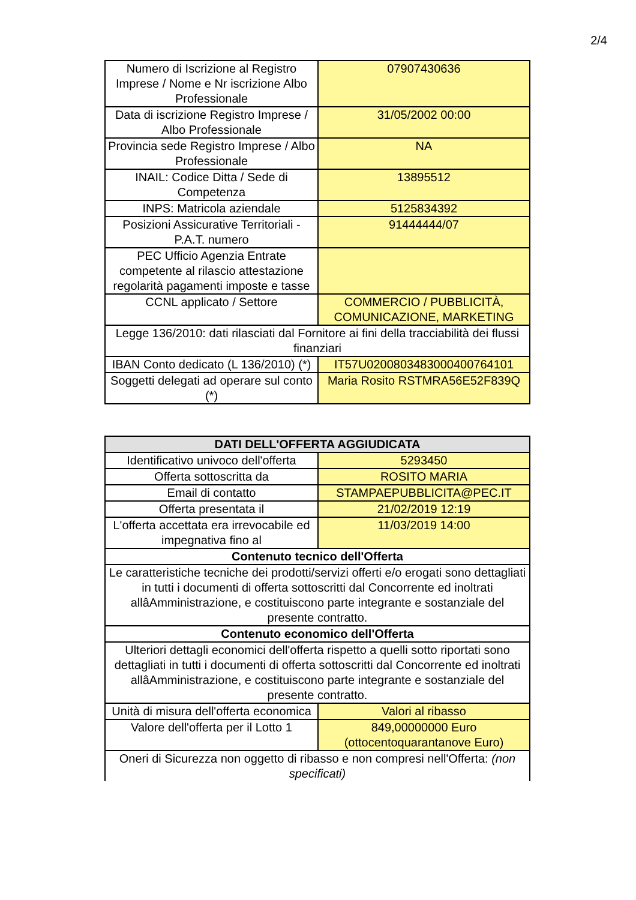2/4
| Numero di Iscrizione al Registro Imprese / Nome e Nr iscrizione Albo Professionale | 07907430636 |
| Data di iscrizione Registro Imprese / Albo Professionale | 31/05/2002 00:00 |
| Provincia sede Registro Imprese / Albo Professionale | NA |
| INAIL: Codice Ditta / Sede di Competenza | 13895512 |
| INPS: Matricola aziendale | 5125834392 |
| Posizioni Assicurative Territoriali - P.A.T. numero | 91444444/07 |
| PEC Ufficio Agenzia Entrate competente al rilascio attestazione regolarità pagamenti imposte e tasse | |
| CCNL applicato / Settore | COMMERCIO / PUBBLICITÀ, COMUNICAZIONE, MARKETING |
| Legge 136/2010: dati rilasciati dal Fornitore ai fini della tracciabilità dei flussi finanziari | |
| IBAN Conto dedicato (L 136/2010) (*) | IT57U0200803483000400764101 |
| Soggetti delegati ad operare sul conto (*) | Maria Rosito RSTMRA56E52F839Q |
| DATI DELL'OFFERTA AGGIUDICATA | |
| --- | --- |
| Identificativo univoco dell'offerta | 5293450 |
| Offerta sottoscritta da | ROSITO MARIA |
| Email di contatto | STAMPAEPUBBLICITA@PEC.IT |
| Offerta presentata il | 21/02/2019 12:19 |
| L'offerta accettata era irrevocabile ed impegnativa fino al | 11/03/2019 14:00 |
| Contenuto tecnico dell'Offerta | |
| Le caratteristiche tecniche dei prodotti/servizi offerti e/o erogati sono dettagliati in tutti i documenti di offerta sottoscritti dal Concorrente ed inoltrati allâAmministrazione, e costituiscono parte integrante e sostanziale del presente contratto. | |
| Contenuto economico dell'Offerta | |
| Ulteriori dettagli economici dell'offerta rispetto a quelli sotto riportati sono dettagliati in tutti i documenti di offerta sottoscritti dal Concorrente ed inoltrati allâAmministrazione, e costituiscono parte integrante e sostanziale del presente contratto. | |
| Unità di misura dell'offerta economica | Valori al ribasso |
| Valore dell'offerta per il Lotto 1 | 849,00000000 Euro (ottocentoquarantanove Euro) |
| Oneri di Sicurezza non oggetto di ribasso e non compresi nell'Offerta: (non specificati) | |